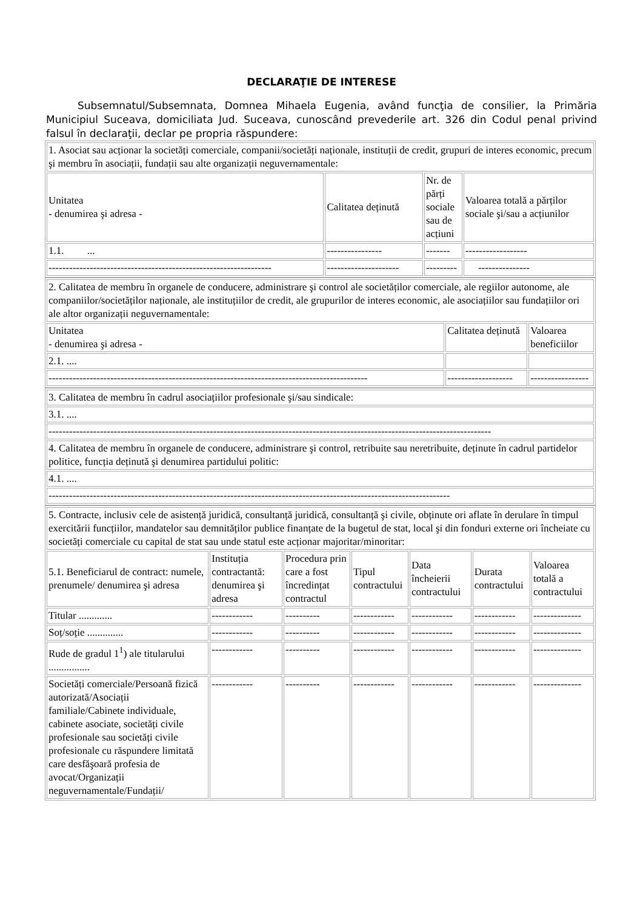DECLARAŢIE DE INTERESE
Subsemnatul/Subsemnata, Domnea Mihaela Eugenia, având funcţia de consilier, la Primăria Municipiul Suceava, domiciliata Jud. Suceava, cunoscând prevederile art. 326 din Codul penal privind falsul în declaraţii, declar pe propria răspundere:
| 1. Asociat sau acționar la societăți comerciale, companii/societăți naționale, instituții de credit, grupuri de interes economic, precum şi membru în asociații, fundații sau alte organizații neguvernamentale: | | | |
| Unitatea - denumirea şi adresa - | Calitatea deținută | Nr. de părți sociale sau de acțiuni | Valoarea totală a părților sociale şi/sau a acțiunilor |
| 1.1. ... | ---------------- | ------- | ------------------ |
| ----------------------------------------------------------------- | --------------------- | --------- | --------------- |
| 2. Calitatea de membru în organele de conducere, administrare şi control ale societăților comerciale, ale regiilor autonome, ale companiilor/societăților naționale, ale instituțiilor de credit, ale grupurilor de interes economic, ale asociațiilor sau fundațiilor ori ale altor organizații neguvernamentale: | | |
| Unitatea - denumirea şi adresa - | Calitatea deținută | Valoarea beneficiilor |
| 2.1. .... | | |
| --------------------------------------------------------------------------------------------- | ------------------- | ----------------- |
| 3. Calitatea de membru în cadrul asociațiilor profesionale şi/sau sindicale: |
| 3.1. .... |
| --------------------------------------------------------------------------------------------------------------------------------- |
| 4. Calitatea de membru în organele de conducere, administrare şi control, retribuite sau neretribuite, deținute în cadrul partidelor politice, funcția deținută şi denumirea partidului politic: |
| 4.1. .... |
| --------------------------------------------------------------------------------------------------------------------- |
| 5. Contracte, inclusiv cele de asistență juridică, consultanță juridică, consultanță şi civile, obținute ori aflate în derulare în timpul exercitării funcțiilor, mandatelor sau demnităților publice finanțate de la bugetul de stat, local şi din fonduri externe ori încheiate cu societăți comerciale cu capital de stat sau unde statul este acționar majoritar/minoritar: | | | | | | |
| 5.1. Beneficiarul de contract: numele, prenumele/ denumirea şi adresa | Instituția contractantă: denumirea şi adresa | Procedura prin care a fost încredințat contractul | Tipul contractului | Data încheierii contractului | Durata contractului | Valoarea totală a contractului |
| Titular ............. | ------------ | ---------- | ------------ | ------------ | ------------ | -------------- |
| Soț/soție .............. | ------------ | ---------- | ------------ | ------------ | ------------ | -------------- |
| Rude de gradul 1<sup>1</sup>) ale titularului ................ | ------------ | ---------- | ------------ | ------------ | ------------ | -------------- |
| Societăți comerciale/Persoană fizică autorizată/Asociații familiale/Cabinete individuale, cabinete asociate, societăți civile profesionale sau societăți civile profesionale cu răspundere limitată care desfăşoară profesia de avocat/Organizații neguvernamentale/Fundații/ | ------------ | ---------- | ------------ | ------------ | ------------ | -------------- |